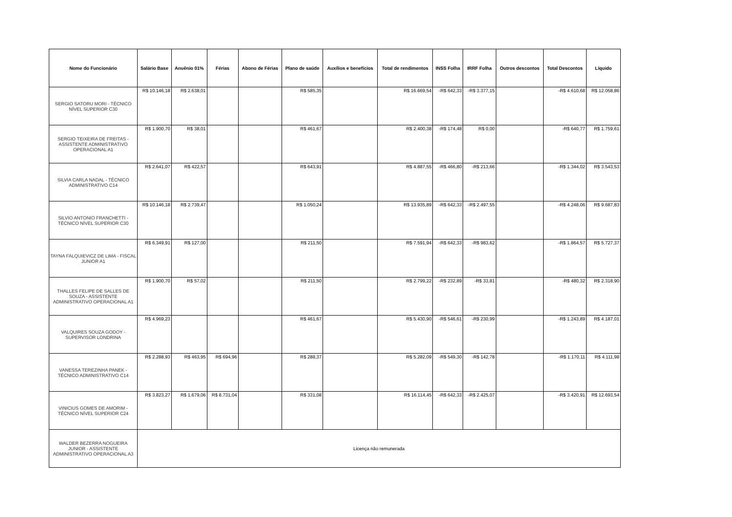| Nome do Funcionário | Salário Base | Anuênio 01% | Férias | Abono de Férias | Plano de saúde | Auxílios e benefícios | Total de rendimentos | INSS Folha | IRRF Folha | Outros descontos | Total Descontos | Líquido |
| --- | --- | --- | --- | --- | --- | --- | --- | --- | --- | --- | --- | --- |
| SERGIO SATORU MORI - TÉCNICO NÍVEL SUPERIOR C30 | R$ 10.146,18 | R$ 2.638,01 | | | R$ 585,35 | | R$ 16.669,54 | -R$ 642,33 | -R$ 3.377,15 | | -R$ 4.610,68 | R$ 12.058,86 |
| SERGIO TEIXEIRA DE FREITAS - ASSISTENTE ADMINISTRATIVO OPERACIONAL A1 | R$ 1.900,70 | R$ 38,01 | | | R$ 461,67 | | R$ 2.400,38 | -R$ 174,48 | R$ 0,00 | | -R$ 640,77 | R$ 1.759,61 |
| SILVIA CARLA NADAL - TÉCNICO ADMINISTRATIVO C14 | R$ 2.641,07 | R$ 422,57 | | | R$ 643,91 | | R$ 4.887,55 | -R$ 466,80 | -R$ 213,66 | | -R$ 1.344,02 | R$ 3.543,53 |
| SILVIO ANTONIO FRANCHETTI - TÉCNICO NÍVEL SUPERIOR C30 | R$ 10.146,18 | R$ 2.739,47 | | | R$ 1.050,24 | | R$ 13.935,89 | -R$ 642,33 | -R$ 2.497,55 | | -R$ 4.248,06 | R$ 9.687,83 |
| TAYNA FALQUIEVICZ DE LIMA - FISCAL JUNIOR A1 | R$ 6.349,91 | R$ 127,00 | | | R$ 211,50 | | R$ 7.591,94 | -R$ 642,33 | -R$ 983,62 | | -R$ 1.864,57 | R$ 5.727,37 |
| THALLES FELIPE DE SALLES DE SOUZA - ASSISTENTE ADMINISTRATIVO OPERACIONAL A1 | R$ 1.900,70 | R$ 57,02 | | | R$ 211,50 | | R$ 2.799,22 | -R$ 232,89 | -R$ 33,81 | | -R$ 480,32 | R$ 2.318,90 |
| VALQUIRES SOUZA GODOY - SUPERVISOR LONDRINA | R$ 4.969,23 | | | | R$ 461,67 | | R$ 5.430,90 | -R$ 546,61 | -R$ 230,99 | | -R$ 1.243,89 | R$ 4.187,01 |
| VANESSA TEREZINHA PANEK - TÉCNICO ADMINISTRATIVO C14 | R$ 2.288,93 | R$ 463,95 | R$ 694,96 | | R$ 288,37 | | R$ 5.282,09 | -R$ 549,30 | -R$ 142,78 | | -R$ 1.170,11 | R$ 4.111,98 |
| VINICIUS GOMES DE AMORIM - TÉCNICO NÍVEL SUPERIOR C24 | R$ 3.823,27 | R$ 1.679,06 | R$ 8.731,04 | | R$ 331,08 | | R$ 16.114,45 | -R$ 642,33 | -R$ 2.425,07 | | -R$ 3.420,91 | R$ 12.693,54 |
| WALDER BEZERRA NOGUEIRA JUNIOR - ASSISTENTE ADMINISTRATIVO OPERACIONAL A3 | Licença não remunerada | | | | | | | | | | | |